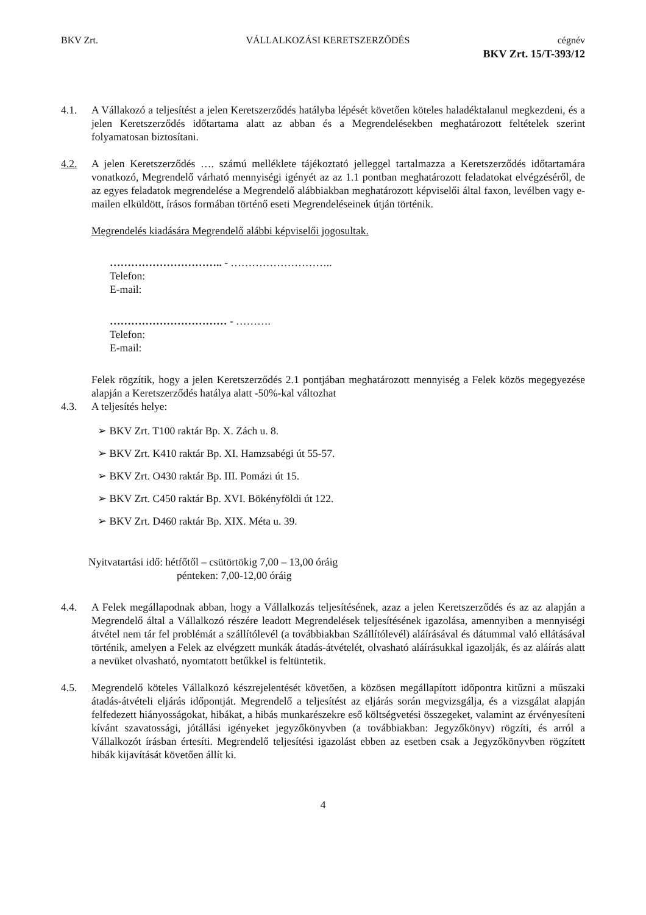BKV Zrt. VÁLLALKOZÁSI KERETSZERZŐDÉS cégnév
BKV Zrt. 15/T-393/12
4.1. A Vállakozó a teljesítést a jelen Keretszerződés hatályba lépését követően köteles haladéktalanul megkezdeni, és a jelen Keretszerződés időtartama alatt az abban és a Megrendelésekben meghatározott feltételek szerint folyamatosan biztosítani.
4.2. A jelen Keretszerződés …. számú melléklete tájékoztató jelleggel tartalmazza a Keretszerződés időtartamára vonatkozó, Megrendelő várható mennyiségi igényét az az 1.1 pontban meghatározott feladatokat elvégzéséről, de az egyes feladatok megrendelése a Megrendelő alábbiakban meghatározott képviselői által faxon, levélben vagy e-mailen elküldött, írásos formában történő eseti Megrendeléseinek útján történik.
Megrendelés kiadására Megrendelő alábbi képviselői jogosultak.
………………………….. - ………………………..
Telefon:
E-mail:
…………………………… - ……….
Telefon:
E-mail:
Felek rögzítik, hogy a jelen Keretszerződés 2.1 pontjában meghatározott mennyiség a Felek közös megegyezése alapján a Keretszerződés hatálya alatt -50%-kal változhat
4.3. A teljesítés helye:
➢ BKV Zrt. T100 raktár Bp. X. Zách u. 8.
➢ BKV Zrt. K410 raktár Bp. XI. Hamzsabégi út 55-57.
➢ BKV Zrt. O430 raktár Bp. III. Pomázi út 15.
➢ BKV Zrt. C450 raktár Bp. XVI. Bökényföldi út 122.
➢ BKV Zrt. D460 raktár Bp. XIX. Méta u. 39.
Nyitvatartási idő: hétfőtől – csütörtökig 7,00 – 13,00 óráig
pénteken: 7,00-12,00 óráig
4.4. A Felek megállapodnak abban, hogy a Vállalkozás teljesítésének, azaz a jelen Keretszerződés és az az alapján a Megrendelő által a Vállalkozó részére leadott Megrendelések teljesítésének igazolása, amennyiben a mennyiségi átvétel nem tár fel problémát a szállítólevél (a továbbiakban Szállítólevél) aláírásával és dátummal való ellátásával történik, amelyen a Felek az elvégzett munkák átadás-átvételét, olvasható aláírásukkal igazolják, és az aláírás alatt a nevüket olvasható, nyomtatott betűkkel is feltüntetik.
4.5. Megrendelő köteles Vállalkozó készrejelentését követően, a közösen megállapított időpontra kitűzni a műszaki átadás-átvételi eljárás időpontját. Megrendelő a teljesítést az eljárás során megvizsgálja, és a vizsgálat alapján felfedezett hiányosságokat, hibákat, a hibás munkarészekre eső költségvetési összegeket, valamint az érvényesíteni kívánt szavatossági, jótállási igényeket jegyzőkönyvben (a továbbiakban: Jegyzőkönyv) rögzíti, és arról a Vállalkozót írásban értesíti. Megrendelő teljesítési igazolást ebben az esetben csak a Jegyzőkönyvben rögzített hibák kijavítását követően állít ki.
4